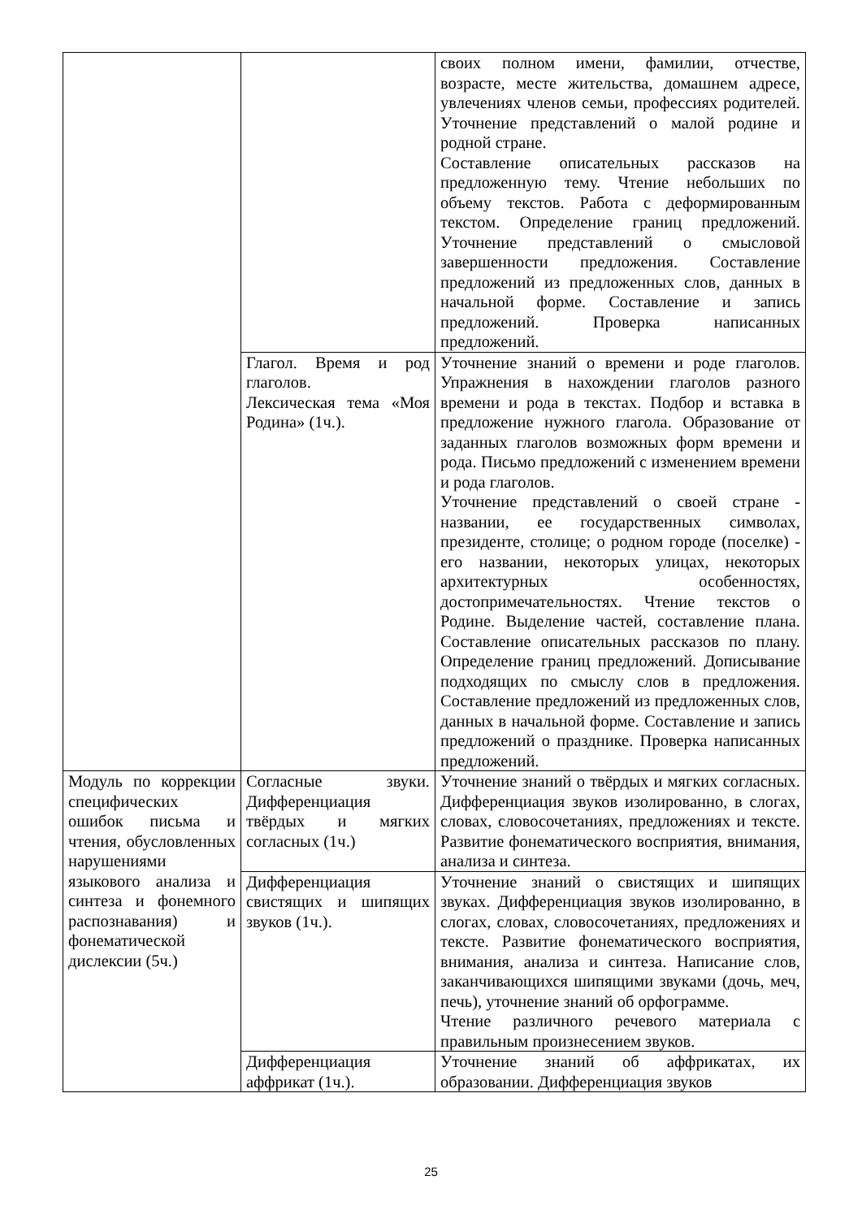| | | своих полном имени, фамилии, отчестве, возрасте, месте жительства, домашнем адресе, увлечениях членов семьи, профессиях родителей. Уточнение представлений о малой родине и родной стране. Составление описательных рассказов на предложенную тему. Чтение небольших по объему текстов. Работа с деформированным текстом. Определение границ предложений. Уточнение представлений о смысловой завершенности предложения. Составление предложений из предложенных слов, данных в начальной форме. Составление и запись предложений. Проверка написанных предложений. |
| | Глагол. Время и род глаголов. Лексическая тема «Моя Родина» (1ч.). | Уточнение знаний о времени и роде глаголов. Упражнения в нахождении глаголов разного времени и рода в текстах. Подбор и вставка в предложение нужного глагола. Образование от заданных глаголов возможных форм времени и рода. Письмо предложений с изменением времени и рода глаголов. Уточнение представлений о своей стране - названии, ее государственных символах, президенте, столице; о родном городе (поселке) - его названии, некоторых улицах, некоторых архитектурных особенностях, достопримечательностях. Чтение текстов о Родине. Выделение частей, составление плана. Составление описательных рассказов по плану. Определение границ предложений. Дописывание подходящих по смыслу слов в предложения. Составление предложений из предложенных слов, данных в начальной форме. Составление и запись предложений о празднике. Проверка написанных предложений. |
| Модуль по коррекции специфических ошибок письма и чтения, обусловленных нарушениями языкового анализа и синтеза и фонемного распознавания) и фонематической дислексии (5ч.) | Согласные звуки. Дифференциация твёрдых и мягких согласных (1ч.) | Уточнение знаний о твёрдых и мягких согласных. Дифференциация звуков изолированно, в слогах, словах, словосочетаниях, предложениях и тексте. Развитие фонематического восприятия, внимания, анализа и синтеза. |
| | Дифференциация свистящих и шипящих звуков (1ч.). | Уточнение знаний о свистящих и шипящих звуках. Дифференциация звуков изолированно, в слогах, словах, словосочетаниях, предложениях и тексте. Развитие фонематического восприятия, внимания, анализа и синтеза. Написание слов, заканчивающихся шипящими звуками (дочь, меч, печь), уточнение знаний об орфограмме. Чтение различного речевого материала с правильным произнесением звуков. |
| | Дифференциация аффрикат (1ч.). | Уточнение знаний об аффрикатах, их образовании. Дифференциация звуков |
25